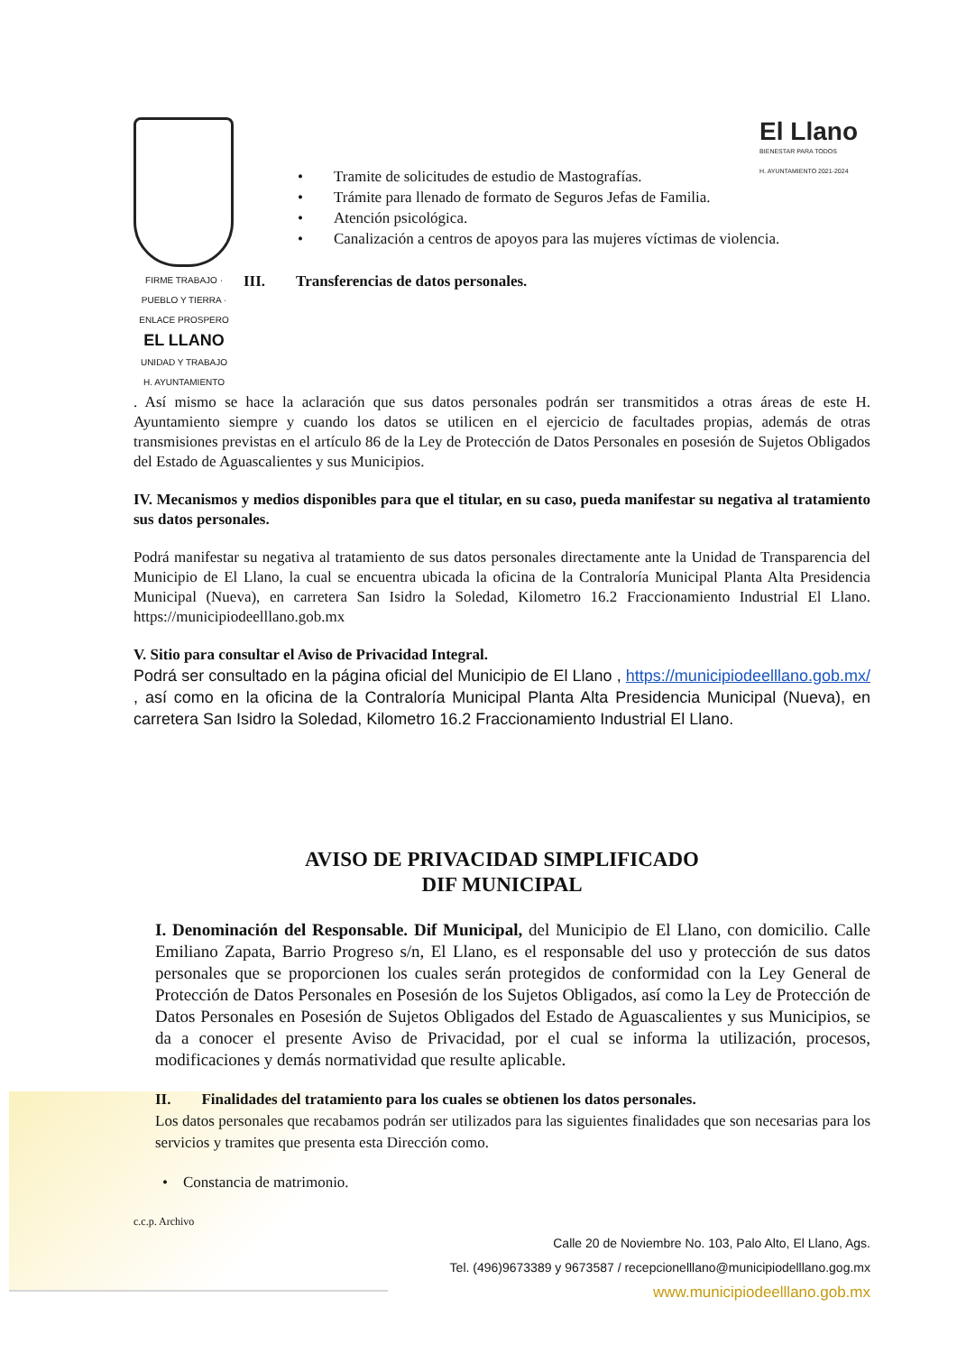FIRME TRABAJO · PUEBLO Y TIERRA · ENLACE PROSPERO
EL LLANO
UNIDAD Y TRABAJO
H. AYUNTAMIENTO
• Tramite de solicitudes de estudio de Mastografías.
• Trámite para llenado de formato de Seguros Jefas de Familia.
• Atención psicológica.
• Canalización a centros de apoyos para las mujeres víctimas de violencia.
III. Transferencias de datos personales.
El Llano
BIENESTAR PARA TODOS
H. AYUNTAMIENTO 2021-2024
. Así mismo se hace la aclaración que sus datos personales podrán ser transmitidos a otras áreas de este H. Ayuntamiento siempre y cuando los datos se utilicen en el ejercicio de facultades propias, además de otras transmisiones previstas en el artículo 86 de la Ley de Protección de Datos Personales en posesión de Sujetos Obligados del Estado de Aguascalientes y sus Municipios.
IV. Mecanismos y medios disponibles para que el titular, en su caso, pueda manifestar su negativa al tratamiento sus datos personales.
Podrá manifestar su negativa al tratamiento de sus datos personales directamente ante la Unidad de Transparencia del Municipio de El Llano, la cual se encuentra ubicada la oficina de la Contraloría Municipal Planta Alta Presidencia Municipal (Nueva), en carretera San Isidro la Soledad, Kilometro 16.2 Fraccionamiento Industrial El Llano. https://municipiodeelllano.gob.mx
V. Sitio para consultar el Aviso de Privacidad Integral.
Podrá ser consultado en la página oficial del Municipio de El Llano , https://municipiodeelllano.gob.mx/ , así como en la oficina de la Contraloría Municipal Planta Alta Presidencia Municipal (Nueva), en carretera San Isidro la Soledad, Kilometro 16.2 Fraccionamiento Industrial El Llano.
AVISO DE PRIVACIDAD SIMPLIFICADO
DIF MUNICIPAL
I. Denominación del Responsable. Dif Municipal, del Municipio de El Llano, con domicilio. Calle Emiliano Zapata, Barrio Progreso s/n, El Llano, es el responsable del uso y protección de sus datos personales que se proporcionen los cuales serán protegidos de conformidad con la Ley General de Protección de Datos Personales en Posesión de los Sujetos Obligados, así como la Ley de Protección de Datos Personales en Posesión de Sujetos Obligados del Estado de Aguascalientes y sus Municipios, se da a conocer el presente Aviso de Privacidad, por el cual se informa la utilización, procesos, modificaciones y demás normatividad que resulte aplicable.
II. Finalidades del tratamiento para los cuales se obtienen los datos personales.
Los datos personales que recabamos podrán ser utilizados para las siguientes finalidades que son necesarias para los servicios y tramites que presenta esta Dirección como.
• Constancia de matrimonio.
c.c.p. Archivo
Calle 20 de Noviembre No. 103, Palo Alto, El Llano, Ags.
Tel. (496)9673389 y 9673587 / recepcionelllano@municipiodelllano.gog.mx
www.municipiodeelllano.gob.mx